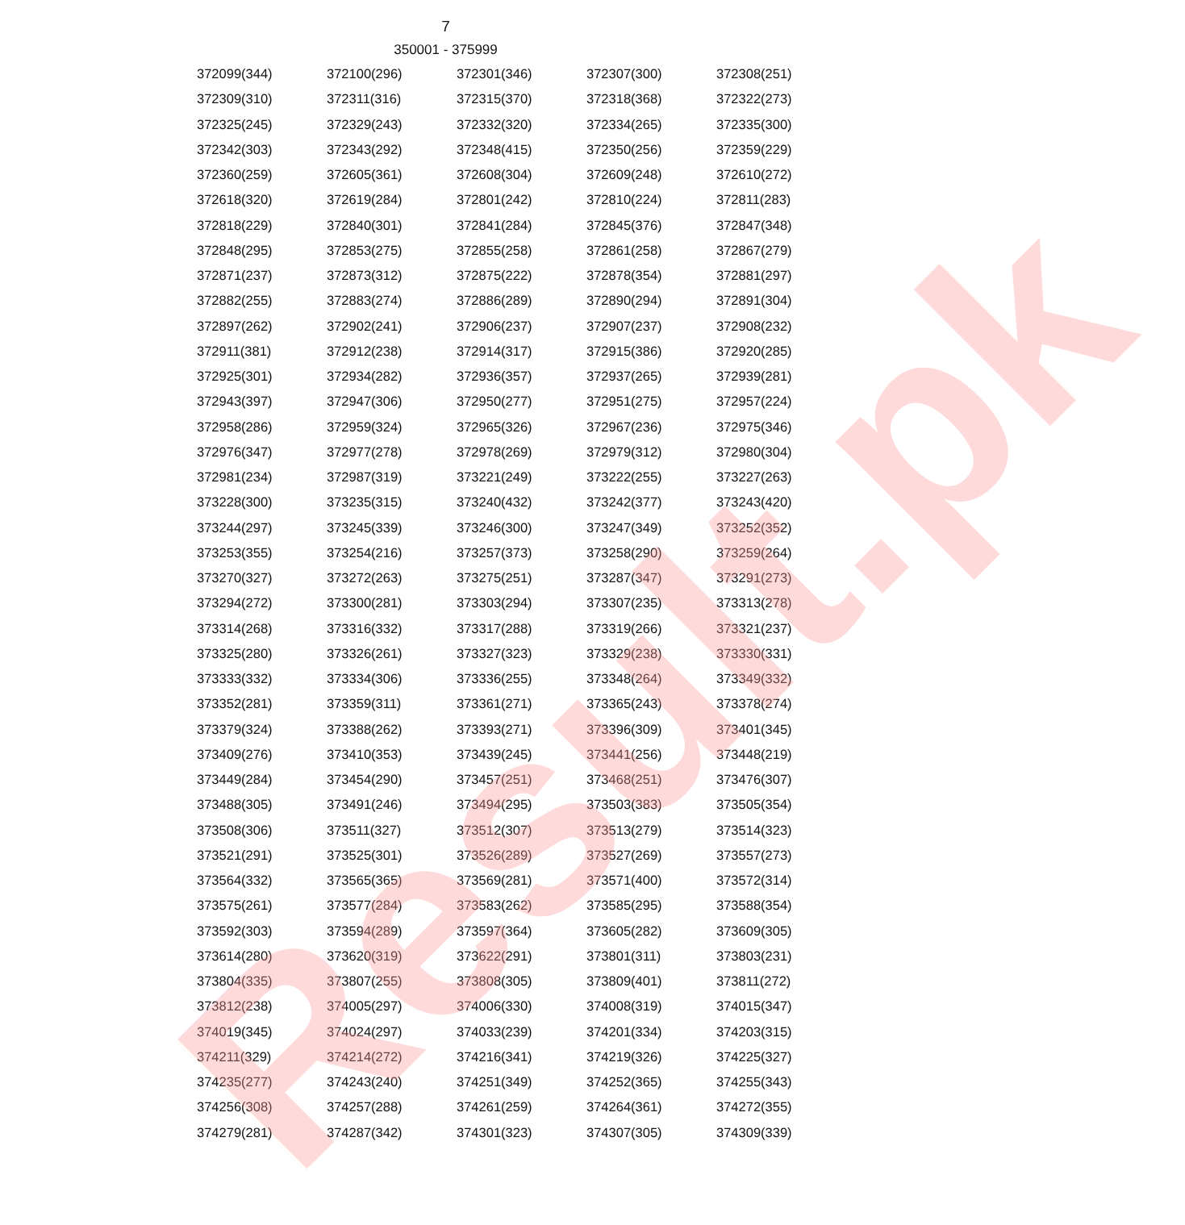Result.pk
7
350001 - 375999
| 372099(344) | 372100(296) | 372301(346) | 372307(300) | 372308(251) |
| 372309(310) | 372311(316) | 372315(370) | 372318(368) | 372322(273) |
| 372325(245) | 372329(243) | 372332(320) | 372334(265) | 372335(300) |
| 372342(303) | 372343(292) | 372348(415) | 372350(256) | 372359(229) |
| 372360(259) | 372605(361) | 372608(304) | 372609(248) | 372610(272) |
| 372618(320) | 372619(284) | 372801(242) | 372810(224) | 372811(283) |
| 372818(229) | 372840(301) | 372841(284) | 372845(376) | 372847(348) |
| 372848(295) | 372853(275) | 372855(258) | 372861(258) | 372867(279) |
| 372871(237) | 372873(312) | 372875(222) | 372878(354) | 372881(297) |
| 372882(255) | 372883(274) | 372886(289) | 372890(294) | 372891(304) |
| 372897(262) | 372902(241) | 372906(237) | 372907(237) | 372908(232) |
| 372911(381) | 372912(238) | 372914(317) | 372915(386) | 372920(285) |
| 372925(301) | 372934(282) | 372936(357) | 372937(265) | 372939(281) |
| 372943(397) | 372947(306) | 372950(277) | 372951(275) | 372957(224) |
| 372958(286) | 372959(324) | 372965(326) | 372967(236) | 372975(346) |
| 372976(347) | 372977(278) | 372978(269) | 372979(312) | 372980(304) |
| 372981(234) | 372987(319) | 373221(249) | 373222(255) | 373227(263) |
| 373228(300) | 373235(315) | 373240(432) | 373242(377) | 373243(420) |
| 373244(297) | 373245(339) | 373246(300) | 373247(349) | 373252(352) |
| 373253(355) | 373254(216) | 373257(373) | 373258(290) | 373259(264) |
| 373270(327) | 373272(263) | 373275(251) | 373287(347) | 373291(273) |
| 373294(272) | 373300(281) | 373303(294) | 373307(235) | 373313(278) |
| 373314(268) | 373316(332) | 373317(288) | 373319(266) | 373321(237) |
| 373325(280) | 373326(261) | 373327(323) | 373329(238) | 373330(331) |
| 373333(332) | 373334(306) | 373336(255) | 373348(264) | 373349(332) |
| 373352(281) | 373359(311) | 373361(271) | 373365(243) | 373378(274) |
| 373379(324) | 373388(262) | 373393(271) | 373396(309) | 373401(345) |
| 373409(276) | 373410(353) | 373439(245) | 373441(256) | 373448(219) |
| 373449(284) | 373454(290) | 373457(251) | 373468(251) | 373476(307) |
| 373488(305) | 373491(246) | 373494(295) | 373503(383) | 373505(354) |
| 373508(306) | 373511(327) | 373512(307) | 373513(279) | 373514(323) |
| 373521(291) | 373525(301) | 373526(289) | 373527(269) | 373557(273) |
| 373564(332) | 373565(365) | 373569(281) | 373571(400) | 373572(314) |
| 373575(261) | 373577(284) | 373583(262) | 373585(295) | 373588(354) |
| 373592(303) | 373594(289) | 373597(364) | 373605(282) | 373609(305) |
| 373614(280) | 373620(319) | 373622(291) | 373801(311) | 373803(231) |
| 373804(335) | 373807(255) | 373808(305) | 373809(401) | 373811(272) |
| 373812(238) | 374005(297) | 374006(330) | 374008(319) | 374015(347) |
| 374019(345) | 374024(297) | 374033(239) | 374201(334) | 374203(315) |
| 374211(329) | 374214(272) | 374216(341) | 374219(326) | 374225(327) |
| 374235(277) | 374243(240) | 374251(349) | 374252(365) | 374255(343) |
| 374256(308) | 374257(288) | 374261(259) | 374264(361) | 374272(355) |
| 374279(281) | 374287(342) | 374301(323) | 374307(305) | 374309(339) |